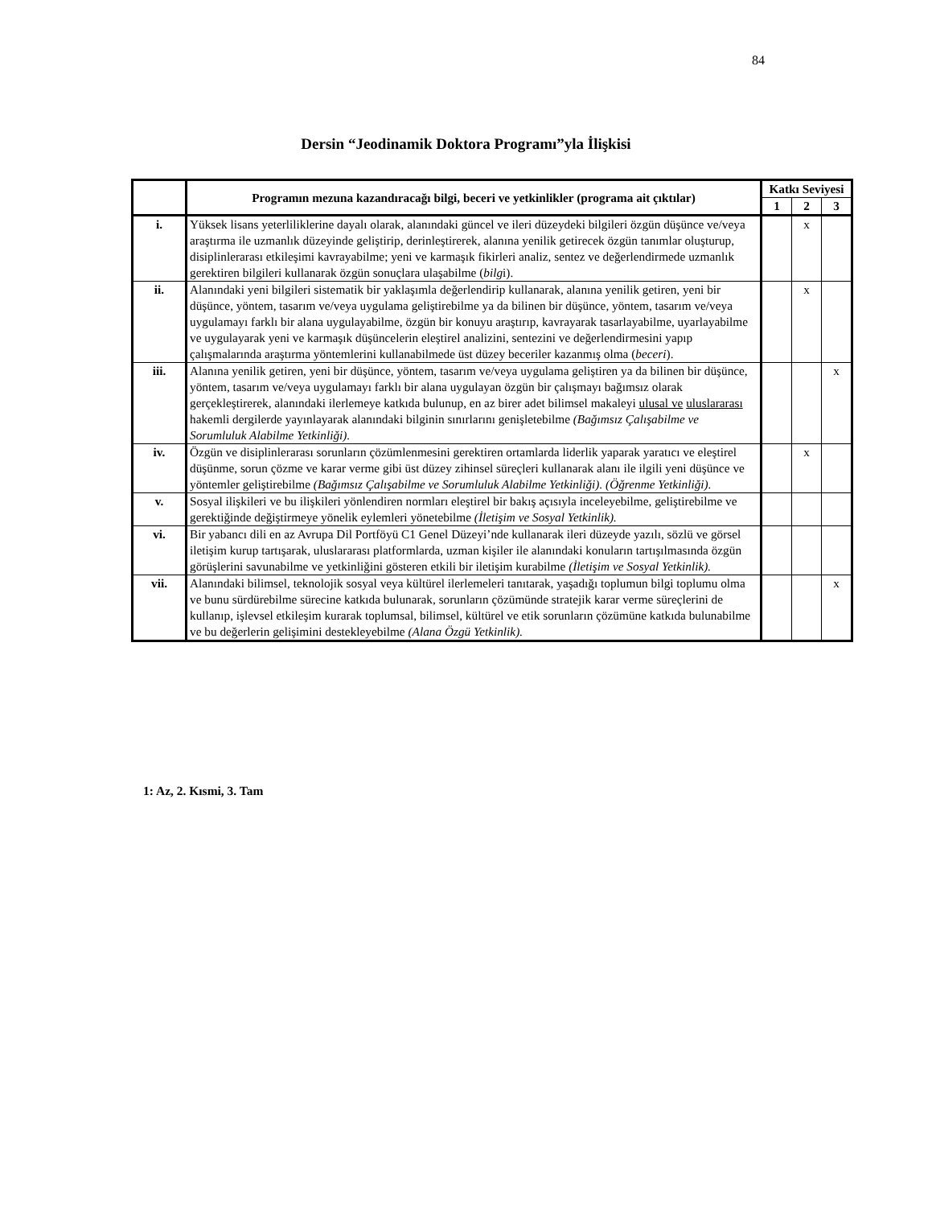84
Dersin “Jeodinamik Doktora Programı”yla İlişkisi
| | Programın mezuna kazandıracağı bilgi, beceri ve yetkinlikler (programa ait çıktılar) | Katkı Seviyesi | | |
| --- | --- | --- | --- | --- |
| | | 1 | 2 | 3 |
| i. | Yüksek lisans yeterliliklerine dayalı olarak, alanındaki güncel ve ileri düzeydeki bilgileri özgün düşünce ve/veya araştırma ile uzmanlık düzeyinde geliştirip, derinleştirerek, alanına yenilik getirecek özgün tanımlar oluşturup, disiplinlerarası etkileşimi kavrayabilme; yeni ve karmaşık fikirleri analiz, sentez ve değerlendirmede uzmanlık gerektiren bilgileri kullanarak özgün sonuçlara ulaşabilme ( bilg i). | | x | |
| ii. | Alanındaki yeni bilgileri sistematik bir yaklaşımla değerlendirip kullanarak, alanına yenilik getiren, yeni bir düşünce, yöntem, tasarım ve/veya uygulama geliştirebilme ya da bilinen bir düşünce, yöntem, tasarım ve/veya uygulamayı farklı bir alana uygulayabilme, özgün bir konuyu araştırıp, kavrayarak tasarlayabilme, uyarlayabilme ve uygulayarak yeni ve karmaşık düşüncelerin eleştirel analizini, sentezini ve değerlendirmesini yapıp çalışmalarında araştırma yöntemlerini kullanabilmede üst düzey beceriler kazanmış olma ( beceri ). | | x | |
| iii. | Alanına yenilik getiren, yeni bir düşünce, yöntem, tasarım ve/veya uygulama geliştiren ya da bilinen bir düşünce, yöntem, tasarım ve/veya uygulamayı farklı bir alana uygulayan özgün bir çalışmayı bağımsız olarak gerçekleştirerek, alanındaki ilerlemeye katkıda bulunup, en az birer adet bilimsel makaleyi ulusal ve uluslararası hakemli dergilerde yayınlayarak alanındaki bilginin sınırlarını genişletebilme (Bağımsız Çalışabilme ve Sorumluluk Alabilme Yetkinliği). | | | x |
| iv. | Özgün ve disiplinlerarası sorunların çözümlenmesini gerektiren ortamlarda liderlik yaparak yaratıcı ve eleştirel düşünme, sorun çözme ve karar verme gibi üst düzey zihinsel süreçleri kullanarak alanı ile ilgili yeni düşünce ve yöntemler geliştirebilme (Bağımsız Çalışabilme ve Sorumluluk Alabilme Yetkinliği). (Öğrenme Yetkinliği). | | x | |
| v. | Sosyal ilişkileri ve bu ilişkileri yönlendiren normları eleştirel bir bakış açısıyla inceleyebilme, geliştirebilme ve gerektiğinde değiştirmeye yönelik eylemleri yönetebilme (İletişim ve Sosyal Yetkinlik). | | | |
| vi. | Bir yabancı dili en az Avrupa Dil Portföyü C1 Genel Düzeyi’nde kullanarak ileri düzeyde yazılı, sözlü ve görsel iletişim kurup tartışarak, uluslararası platformlarda, uzman kişiler ile alanındaki konuların tartışılmasında özgün görüşlerini savunabilme ve yetkinliğini gösteren etkili bir iletişim kurabilme (İletişim ve Sosyal Yetkinlik). | | | |
| vii. | Alanındaki bilimsel, teknolojik sosyal veya kültürel ilerlemeleri tanıtarak, yaşadığı toplumun bilgi toplumu olma ve bunu sürdürebilme sürecine katkıda bulunarak, sorunların çözümünde stratejik karar verme süreçlerini de kullanıp, işlevsel etkileşim kurarak toplumsal, bilimsel, kültürel ve etik sorunların çözümüne katkıda bulunabilme ve bu değerlerin gelişimini destekleyebilme (Alana Özgü Yetkinlik). | | | x |
1: Az, 2. Kısmi, 3. Tam